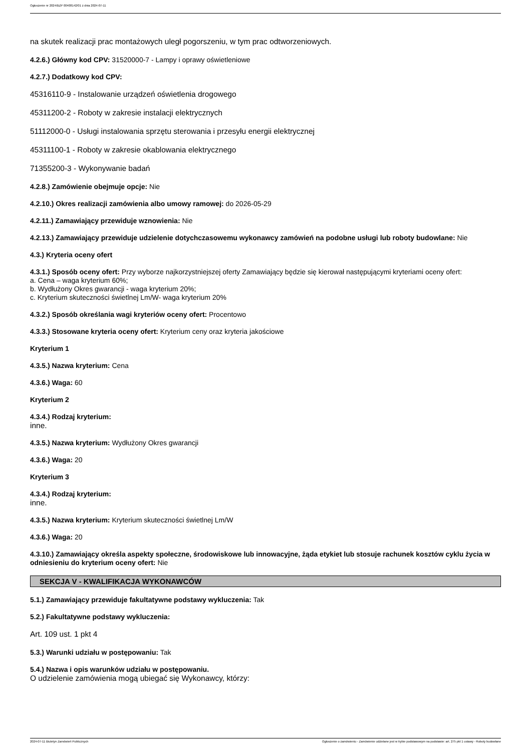Ogłoszenie nr 2024/BZP 00408142/01 z dnia 2024-07-11
na skutek realizacji prac montażowych uległ pogorszeniu, w tym prac odtworzeniowych.
4.2.6.) Główny kod CPV: 31520000-7 - Lampy i oprawy oświetleniowe
4.2.7.) Dodatkowy kod CPV:
45316110-9 - Instalowanie urządzeń oświetlenia drogowego
45311200-2 - Roboty w zakresie instalacji elektrycznych
51112000-0 - Usługi instalowania sprzętu sterowania i przesyłu energii elektrycznej
45311100-1 - Roboty w zakresie okablowania elektrycznego
71355200-3 - Wykonywanie badań
4.2.8.) Zamówienie obejmuje opcje: Nie
4.2.10.) Okres realizacji zamówienia albo umowy ramowej: do 2026-05-29
4.2.11.) Zamawiający przewiduje wznowienia: Nie
4.2.13.) Zamawiający przewiduje udzielenie dotychczasowemu wykonawcy zamówień na podobne usługi lub roboty budowlane: Nie
4.3.) Kryteria oceny ofert
4.3.1.) Sposób oceny ofert: Przy wyborze najkorzystniejszej oferty Zamawiający będzie się kierował następującymi kryteriami oceny ofert:
a. Cena – waga kryterium 60%;
b. Wydłużony Okres gwarancji - waga kryterium 20%;
c. Kryterium skuteczności świetlnej Lm/W- waga kryterium 20%
4.3.2.) Sposób określania wagi kryteriów oceny ofert: Procentowo
4.3.3.) Stosowane kryteria oceny ofert: Kryterium ceny oraz kryteria jakościowe
Kryterium 1
4.3.5.) Nazwa kryterium: Cena
4.3.6.) Waga: 60
Kryterium 2
4.3.4.) Rodzaj kryterium:
inne.
4.3.5.) Nazwa kryterium: Wydłużony Okres gwarancji
4.3.6.) Waga: 20
Kryterium 3
4.3.4.) Rodzaj kryterium:
inne.
4.3.5.) Nazwa kryterium: Kryterium skuteczności świetlnej Lm/W
4.3.6.) Waga: 20
4.3.10.) Zamawiający określa aspekty społeczne, środowiskowe lub innowacyjne, żąda etykiet lub stosuje rachunek kosztów cyklu życia w odniesieniu do kryterium oceny ofert: Nie
SEKCJA V - KWALIFIKACJA WYKONAWCÓW
5.1.) Zamawiający przewiduje fakultatywne podstawy wykluczenia: Tak
5.2.) Fakultatywne podstawy wykluczenia:
Art. 109 ust. 1 pkt 4
5.3.) Warunki udziału w postępowaniu: Tak
5.4.) Nazwa i opis warunków udziału w postępowaniu.
O udzielenie zamówienia mogą ubiegać się Wykonawcy, którzy:
2024-07-11 Biuletyn Zamówień Publicznych Ogłoszenie o zamówieniu - Zamówienie udzielane jest w trybie podstawowym na podstawie: art. 275 pkt 1 ustawy - Roboty budowlane